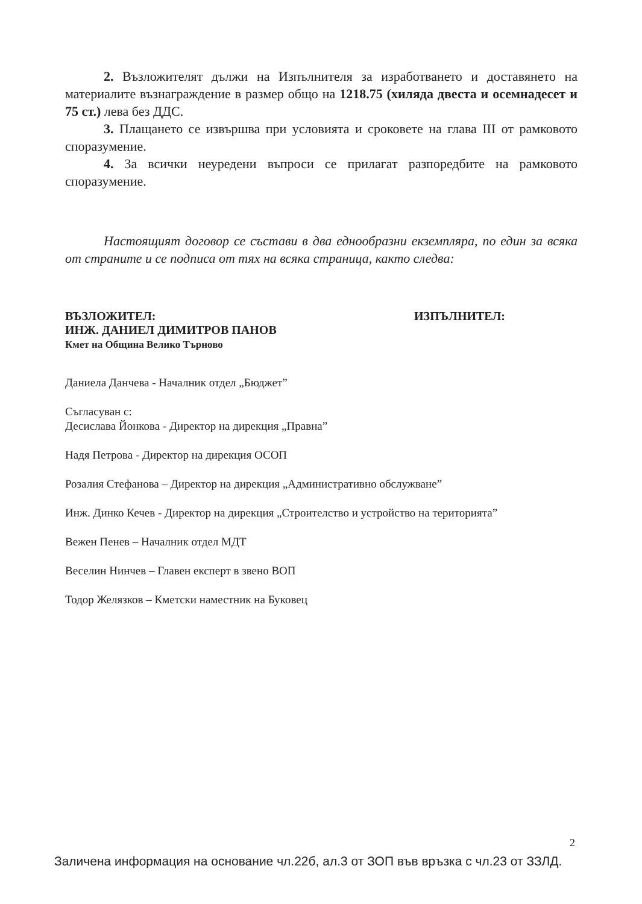2. Възложителят дължи на Изпълнителя за изработването и доставянето на материалите възнаграждение в размер общо на 1218.75 (хиляда двеста и осемнадесет и 75 ст.) лева без ДДС.
3. Плащането се извършва при условията и сроковете на глава III от рамковото споразумение.
4. За всички неуредени въпроси се прилагат разпоредбите на рамковото споразумение.
Настоящият договор се състави в два еднообразни екземпляра, по един за всяка от страните и се подписа от тях на всяка страница, както следва:
ВЪЗЛОЖИТЕЛ:
ИНЖ. ДАНИЕЛ ДИМИТРОВ ПАНОВ
Кмет на Община Велико Търново
ИЗПЪЛНИТЕЛ:
Даниела Данчева - Началник отдел „Бюджет”
Съгласуван с:
Десислава Йонкова - Директор на дирекция „Правна”
Надя Петрова - Директор на дирекция ОСОП
Розалия Стефанова – Директор на дирекция „Административно обслужване”
Инж. Динко Кечев - Директор на дирекция „Строителство и устройство на територията”
Вежен Пенев – Началник отдел МДТ
Веселин Нинчев – Главен експерт в звено ВОП
Тодор Желязков – Кметски наместник на Буковец
2
Заличена информация на основание чл.22б, ал.3 от ЗОП във връзка с чл.23 от ЗЗЛД.